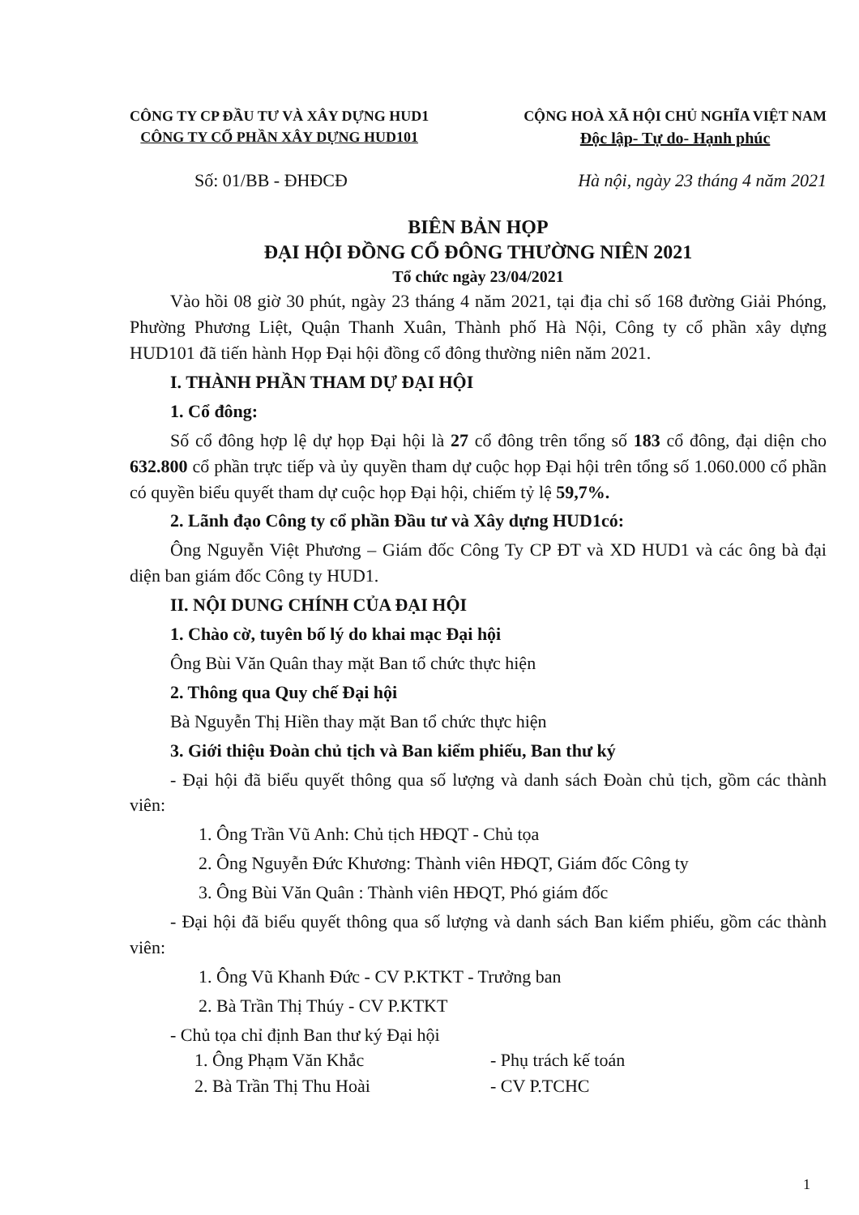CÔNG TY CP ĐẦU TƯ VÀ XÂY DỰNG HUD1
CÔNG TY CỔ PHẦN XÂY DỰNG HUD101
CỘNG HOÀ XÃ HỘI CHỦ NGHĨA VIỆT NAM
Độc lập- Tự do- Hạnh phúc
Số: 01/BB - ĐHĐCĐ Hà nội, ngày 23 tháng 4 năm 2021
BIÊN BẢN HỌP
ĐẠI HỘI ĐỒNG CỔ ĐÔNG THƯỜNG NIÊN 2021
Tổ chức ngày 23/04/2021
Vào hồi 08 giờ 30 phút, ngày 23 tháng 4 năm 2021, tại địa chỉ số 168 đường Giải Phóng, Phường Phương Liệt, Quận Thanh Xuân, Thành phố Hà Nội, Công ty cổ phần xây dựng HUD101 đã tiến hành Họp Đại hội đồng cổ đông thường niên năm 2021.
I. THÀNH PHẦN THAM DỰ ĐẠI HỘI
1. Cổ đông:
Số cổ đông hợp lệ dự họp Đại hội là 27 cổ đông trên tổng số 183 cổ đông, đại diện cho 632.800 cổ phần trực tiếp và ủy quyền tham dự cuộc họp Đại hội trên tổng số 1.060.000 cổ phần có quyền biểu quyết tham dự cuộc họp Đại hội, chiếm tỷ lệ 59,7%.
2. Lãnh đạo Công ty cổ phần Đầu tư và Xây dựng HUD1có:
Ông Nguyễn Việt Phương – Giám đốc Công Ty CP ĐT và XD HUD1 và các ông bà đại diện ban giám đốc Công ty HUD1.
II. NỘI DUNG CHÍNH CỦA ĐẠI HỘI
1. Chào cờ, tuyên bố lý do khai mạc Đại hội
Ông Bùi Văn Quân thay mặt Ban tổ chức thực hiện
2. Thông qua Quy chế Đại hội
Bà Nguyễn Thị Hiền thay mặt Ban tổ chức thực hiện
3. Giới thiệu Đoàn chủ tịch và Ban kiểm phiếu, Ban thư ký
- Đại hội đã biểu quyết thông qua số lượng và danh sách Đoàn chủ tịch, gồm các thành viên:
1. Ông Trần Vũ Anh: Chủ tịch HĐQT - Chủ tọa
2. Ông Nguyễn Đức Khương: Thành viên HĐQT, Giám đốc Công ty
3. Ông Bùi Văn Quân : Thành viên HĐQT, Phó giám đốc
- Đại hội đã biểu quyết thông qua số lượng và danh sách Ban kiểm phiếu, gồm các thành viên:
1. Ông Vũ Khanh Đức - CV P.KTKT - Trưởng ban
2. Bà Trần Thị Thúy - CV P.KTKT
- Chủ tọa chỉ định Ban thư ký Đại hội
1. Ông Phạm Văn Khắc - Phụ trách kế toán
2. Bà Trần Thị Thu Hoài - CV P.TCHC
1